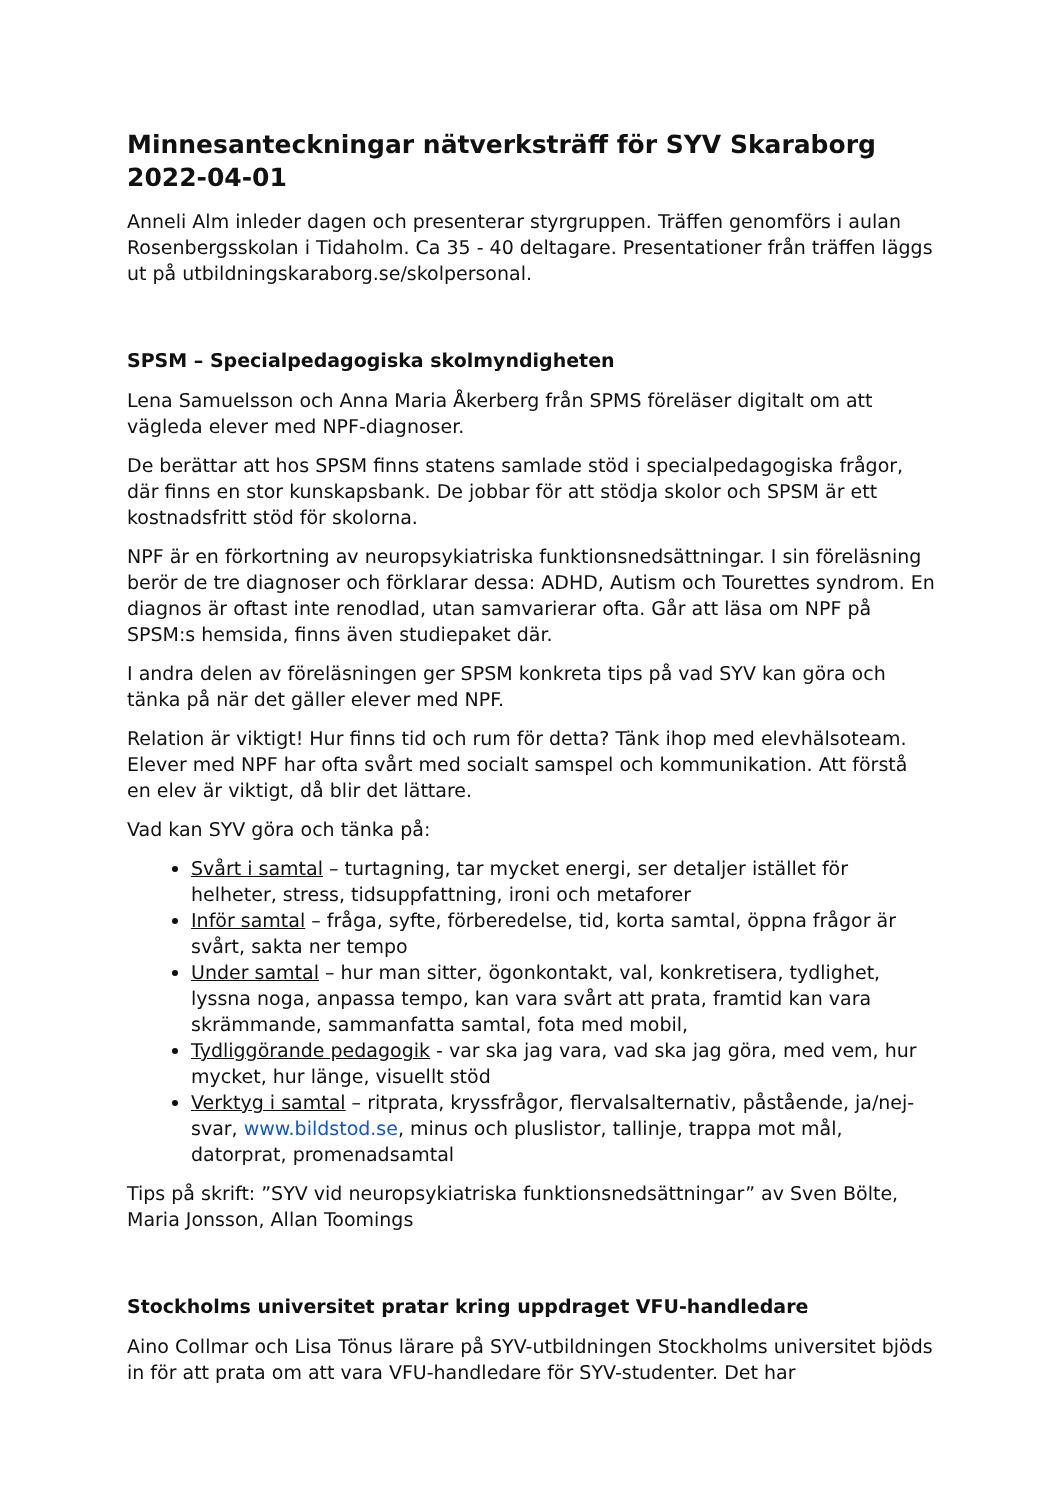Minnesanteckningar nätverksträff för SYV Skaraborg 2022-04-01
Anneli Alm inleder dagen och presenterar styrgruppen. Träffen genomförs i aulan Rosenbergsskolan i Tidaholm. Ca 35 - 40 deltagare. Presentationer från träffen läggs ut på utbildningskaraborg.se/skolpersonal.
SPSM – Specialpedagogiska skolmyndigheten
Lena Samuelsson och Anna Maria Åkerberg från SPMS föreläser digitalt om att vägleda elever med NPF-diagnoser.
De berättar att hos SPSM finns statens samlade stöd i specialpedagogiska frågor, där finns en stor kunskapsbank. De jobbar för att stödja skolor och SPSM är ett kostnadsfritt stöd för skolorna.
NPF är en förkortning av neuropsykiatriska funktionsnedsättningar. I sin föreläsning berör de tre diagnoser och förklarar dessa: ADHD, Autism och Tourettes syndrom. En diagnos är oftast inte renodlad, utan samvarierar ofta. Går att läsa om NPF på SPSM:s hemsida, finns även studiepaket där.
I andra delen av föreläsningen ger SPSM konkreta tips på vad SYV kan göra och tänka på när det gäller elever med NPF.
Relation är viktigt! Hur finns tid och rum för detta? Tänk ihop med elevhälsoteam. Elever med NPF har ofta svårt med socialt samspel och kommunikation. Att förstå en elev är viktigt, då blir det lättare.
Vad kan SYV göra och tänka på:
Svårt i samtal – turtagning, tar mycket energi, ser detaljer istället för helheter, stress, tidsuppfattning, ironi och metaforer
Inför samtal – fråga, syfte, förberedelse, tid, korta samtal, öppna frågor är svårt, sakta ner tempo
Under samtal – hur man sitter, ögonkontakt, val, konkretisera, tydlighet, lyssna noga, anpassa tempo, kan vara svårt att prata, framtid kan vara skrämmande, sammanfatta samtal, fota med mobil,
Tydliggörande pedagogik - var ska jag vara, vad ska jag göra, med vem, hur mycket, hur länge, visuellt stöd
Verktyg i samtal – ritprata, kryssfrågor, flervalsalternativ, påstående, ja/nej-svar, www.bildstod.se, minus och pluslistor, tallinje, trappa mot mål, datorprat, promenadsamtal
Tips på skrift: ”SYV vid neuropsykiatriska funktionsnedsättningar” av Sven Bölte, Maria Jonsson, Allan Toomings
Stockholms universitet pratar kring uppdraget VFU-handledare
Aino Collmar och Lisa Tönus lärare på SYV-utbildningen Stockholms universitet bjöds in för att prata om att vara VFU-handledare för SYV-studenter. Det har